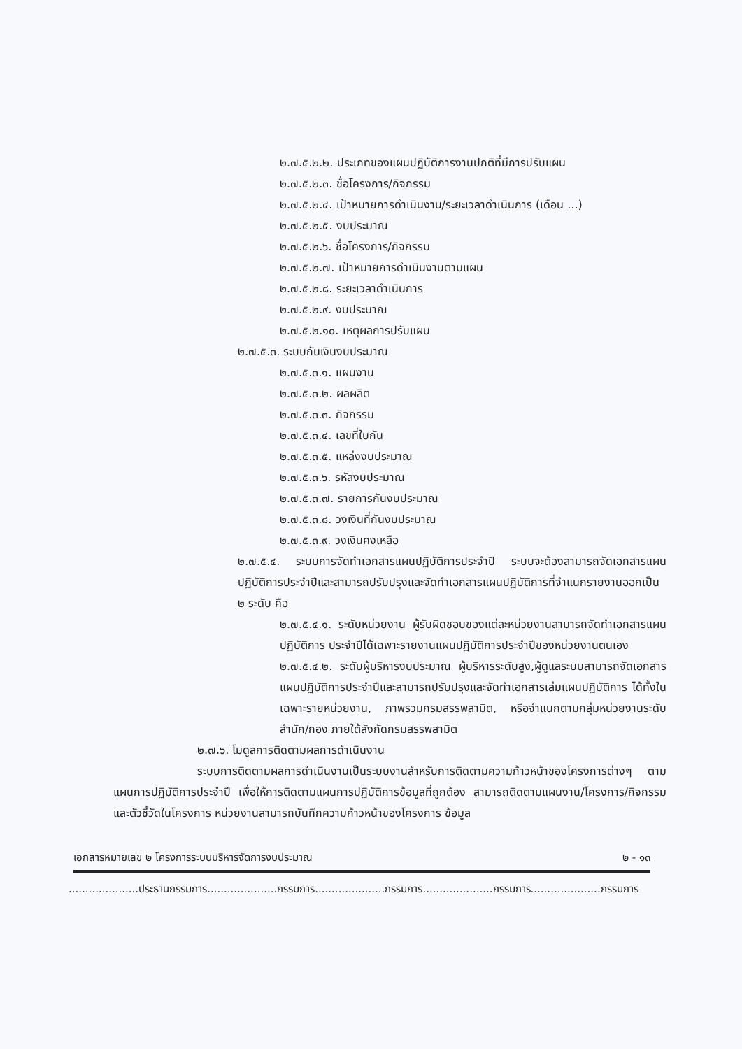๒.๗.๕.๒.๒. ประเภทของแผนปฏิบัติการงานปกติที่มีการปรับแผน
๒.๗.๕.๒.๓. ชื่อโครงการ/กิจกรรม
๒.๗.๕.๒.๔. เป้าหมายการดำเนินงาน/ระยะเวลาดำเนินการ (เดือน ...)
๒.๗.๕.๒.๕. งบประมาณ
๒.๗.๕.๒.๖. ชื่อโครงการ/กิจกรรม
๒.๗.๕.๒.๗. เป้าหมายการดำเนินงานตามแผน
๒.๗.๕.๒.๘. ระยะเวลาดำเนินการ
๒.๗.๕.๒.๙. งบประมาณ
๒.๗.๕.๒.๑๐. เหตุผลการปรับแผน
๒.๗.๕.๓. ระบบกันเงินงบประมาณ
๒.๗.๕.๓.๑. แผนงาน
๒.๗.๕.๓.๒. ผลผลิต
๒.๗.๕.๓.๓. กิจกรรม
๒.๗.๕.๓.๔. เลขที่ใบกัน
๒.๗.๕.๓.๕. แหล่งงบประมาณ
๒.๗.๕.๓.๖. รหัสงบประมาณ
๒.๗.๕.๓.๗. รายการกันงบประมาณ
๒.๗.๕.๓.๘. วงเงินที่กันงบประมาณ
๒.๗.๕.๓.๙. วงเงินคงเหลือ
๒.๗.๕.๔. ระบบการจัดทำเอกสารแผนปฏิบัติการประจำปี ระบบจะต้องสามารถจัดเอกสารแผนปฏิบัติการประจำปีและสามารถปรับปรุงและจัดทำเอกสารแผนปฏิบัติการที่จำแนกรายงานออกเป็น ๒ ระดับ คือ
๒.๗.๕.๔.๑. ระดับหน่วยงาน ผู้รับผิดชอบของแต่ละหน่วยงานสามารถจัดทำเอกสารแผนปฏิบัติการ ประจำปีได้เฉพาะรายงานแผนปฏิบัติการประจำปีของหน่วยงานตนเอง
๒.๗.๕.๔.๒. ระดับผู้บริหารงบประมาณ ผู้บริหารระดับสูง,ผู้ดูแลระบบสามารถจัดเอกสารแผนปฏิบัติการประจำปีและสามารถปรับปรุงและจัดทำเอกสารเล่มแผนปฏิบัติการ ได้ทั้งในเฉพาะรายหน่วยงาน, ภาพรวมกรมสรรพสามิต, หรือจำแนกตามกลุ่มหน่วยงานระดับสำนัก/กอง ภายใต้สังกัดกรมสรรพสามิต
๒.๗.๖. โมดูลการติดตามผลการดำเนินงาน
ระบบการติดตามผลการดำเนินงานเป็นระบบงานสำหรับการติดตามความก้าวหน้าของโครงการต่างๆ ตามแผนการปฏิบัติการประจำปี เพื่อให้การติดตามแผนการปฏิบัติการข้อมูลที่ถูกต้อง สามารถติดตามแผนงาน/โครงการ/กิจกรรม และตัวชี้วัดในโครงการ หน่วยงานสามารถบันทึกความก้าวหน้าของโครงการ ข้อมูล
เอกสารหมายเลข ๒ โครงการระบบบริหารจัดการงบประมาณ ๒ - ๑๓
.....................ประธานกรรมการ.....................กรรมการ.....................กรรมการ.....................กรรมการ.....................กรรมการ